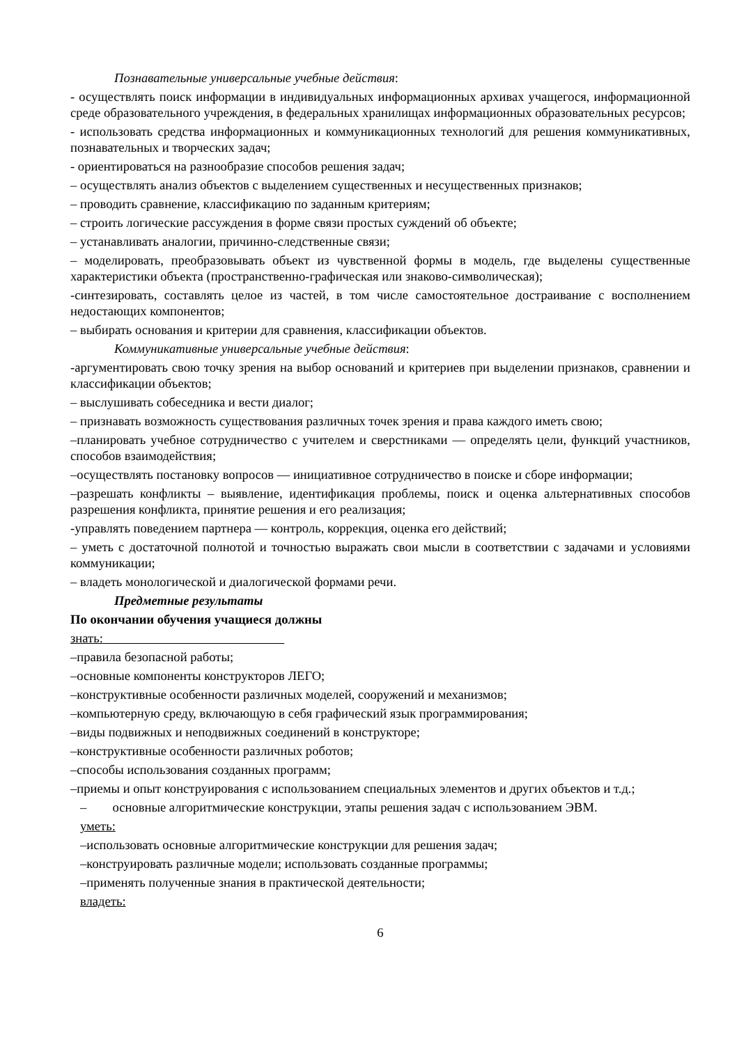Познавательные универсальные учебные действия:
- осуществлять поиск информации в индивидуальных информационных архивах учащегося, информационной среде образовательного учреждения, в федеральных хранилищах информационных образовательных ресурсов;
- использовать средства информационных и коммуникационных технологий для решения коммуникативных, познавательных и творческих задач;
- ориентироваться на разнообразие способов решения задач;
– осуществлять анализ объектов с выделением существенных и несущественных признаков;
– проводить сравнение, классификацию по заданным критериям;
– строить логические рассуждения в форме связи простых суждений об объекте;
– устанавливать аналогии, причинно-следственные связи;
– моделировать, преобразовывать объект из чувственной формы в модель, где выделены существенные характеристики объекта (пространственно-графическая или знаково-символическая);
-синтезировать, составлять целое из частей, в том числе самостоятельное достраивание с восполнением недостающих компонентов;
– выбирать основания и критерии для сравнения, классификации объектов.
Коммуникативные универсальные учебные действия:
-аргументировать свою точку зрения на выбор оснований и критериев при выделении признаков, сравнении и классификации объектов;
– выслушивать собеседника и вести диалог;
– признавать возможность существования различных точек зрения и права каждого иметь свою;
–планировать учебное сотрудничество с учителем и сверстниками — определять цели, функций участников, способов взаимодействия;
–осуществлять постановку вопросов — инициативное сотрудничество в поиске и сборе информации;
–разрешать конфликты – выявление, идентификация проблемы, поиск и оценка альтернативных способов разрешения конфликта, принятие решения и его реализация;
-управлять поведением партнера — контроль, коррекция, оценка его действий;
– уметь с достаточной полнотой и точностью выражать свои мысли в соответствии с задачами и условиями коммуникации;
– владеть монологической и диалогической формами речи.
Предметные результаты
По окончании обучения учащиеся должны
знать:
–правила безопасной работы;
–основные компоненты конструкторов ЛЕГО;
–конструктивные особенности различных моделей, сооружений и механизмов;
–компьютерную среду, включающую в себя графический язык программирования;
–виды подвижных и неподвижных соединений в конструкторе;
–конструктивные особенности различных роботов;
–способы использования созданных программ;
–приемы и опыт конструирования с использованием специальных элементов и других объектов и т.д.;
– основные алгоритмические конструкции, этапы решения задач с использованием ЭВМ.
уметь:
–использовать основные алгоритмические конструкции для решения задач;
–конструировать различные модели; использовать созданные программы;
–применять полученные знания в практической деятельности;
владеть:
6